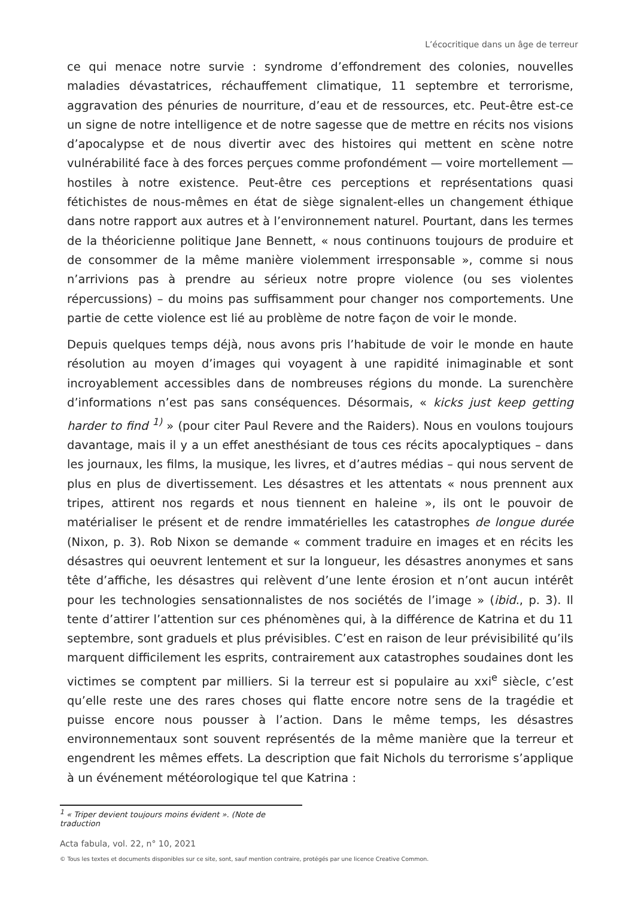L’écocritique dans un âge de terreur
ce qui menace notre survie : syndrome d’effondrement des colonies, nouvelles maladies dévastatrices, réchauffement climatique, 11 septembre et terrorisme, aggravation des pénuries de nourriture, d’eau et de ressources, etc. Peut-être est-ce un signe de notre intelligence et de notre sagesse que de mettre en récits nos visions d’apocalypse et de nous divertir avec des histoires qui mettent en scène notre vulnérabilité face à des forces perçues comme profondément — voire mortellement — hostiles à notre existence. Peut-être ces perceptions et représentations quasi fétichistes de nous-mêmes en état de siège signalent-elles un changement éthique dans notre rapport aux autres et à l’environnement naturel. Pourtant, dans les termes de la théoricienne politique Jane Bennett, « nous continuons toujours de produire et de consommer de la même manière violemment irresponsable », comme si nous n’arrivions pas à prendre au sérieux notre propre violence (ou ses violentes répercussions) – du moins pas suffisamment pour changer nos comportements. Une partie de cette violence est lié au problème de notre façon de voir le monde.
Depuis quelques temps déjà, nous avons pris l’habitude de voir le monde en haute résolution au moyen d’images qui voyagent à une rapidité inimaginable et sont incroyablement accessibles dans de nombreuses régions du monde. La surenchère d’informations n’est pas sans conséquences. Désormais, « kicks just keep getting harder to find <sup>1)</sup> » (pour citer Paul Revere and the Raiders). Nous en voulons toujours davantage, mais il y a un effet anesthésiant de tous ces récits apocalyptiques – dans les journaux, les films, la musique, les livres, et d’autres médias – qui nous servent de plus en plus de divertissement. Les désastres et les attentats « nous prennent aux tripes, attirent nos regards et nous tiennent en haleine », ils ont le pouvoir de matérialiser le présent et de rendre immatérielles les catastrophes de longue durée (Nixon, p. 3). Rob Nixon se demande « comment traduire en images et en récits les désastres qui oeuvrent lentement et sur la longueur, les désastres anonymes et sans tête d’affiche, les désastres qui relèvent d’une lente érosion et n’ont aucun intérêt pour les technologies sensationnalistes de nos sociétés de l’image » (ibid., p. 3). Il tente d’attirer l’attention sur ces phénomènes qui, à la différence de Katrina et du 11 septembre, sont graduels et plus prévisibles. C’est en raison de leur prévisibilité qu’ils marquent difficilement les esprits, contrairement aux catastrophes soudaines dont les victimes se comptent par milliers. Si la terreur est si populaire au xxi<sup>e</sup> siècle, c’est qu’elle reste une des rares choses qui flatte encore notre sens de la tragédie et puisse encore nous pousser à l’action. Dans le même temps, les désastres environnementaux sont souvent représentés de la même manière que la terreur et engendrent les mêmes effets. La description que fait Nichols du terrorisme s’applique à un événement météorologique tel que Katrina :
<sup>1</sup> « Triper devient toujours moins évident ». (Note de traduction
Acta fabula, vol. 22, n° 10, 2021
© Tous les textes et documents disponibles sur ce site, sont, sauf mention contraire, protégés par une licence Creative Common.